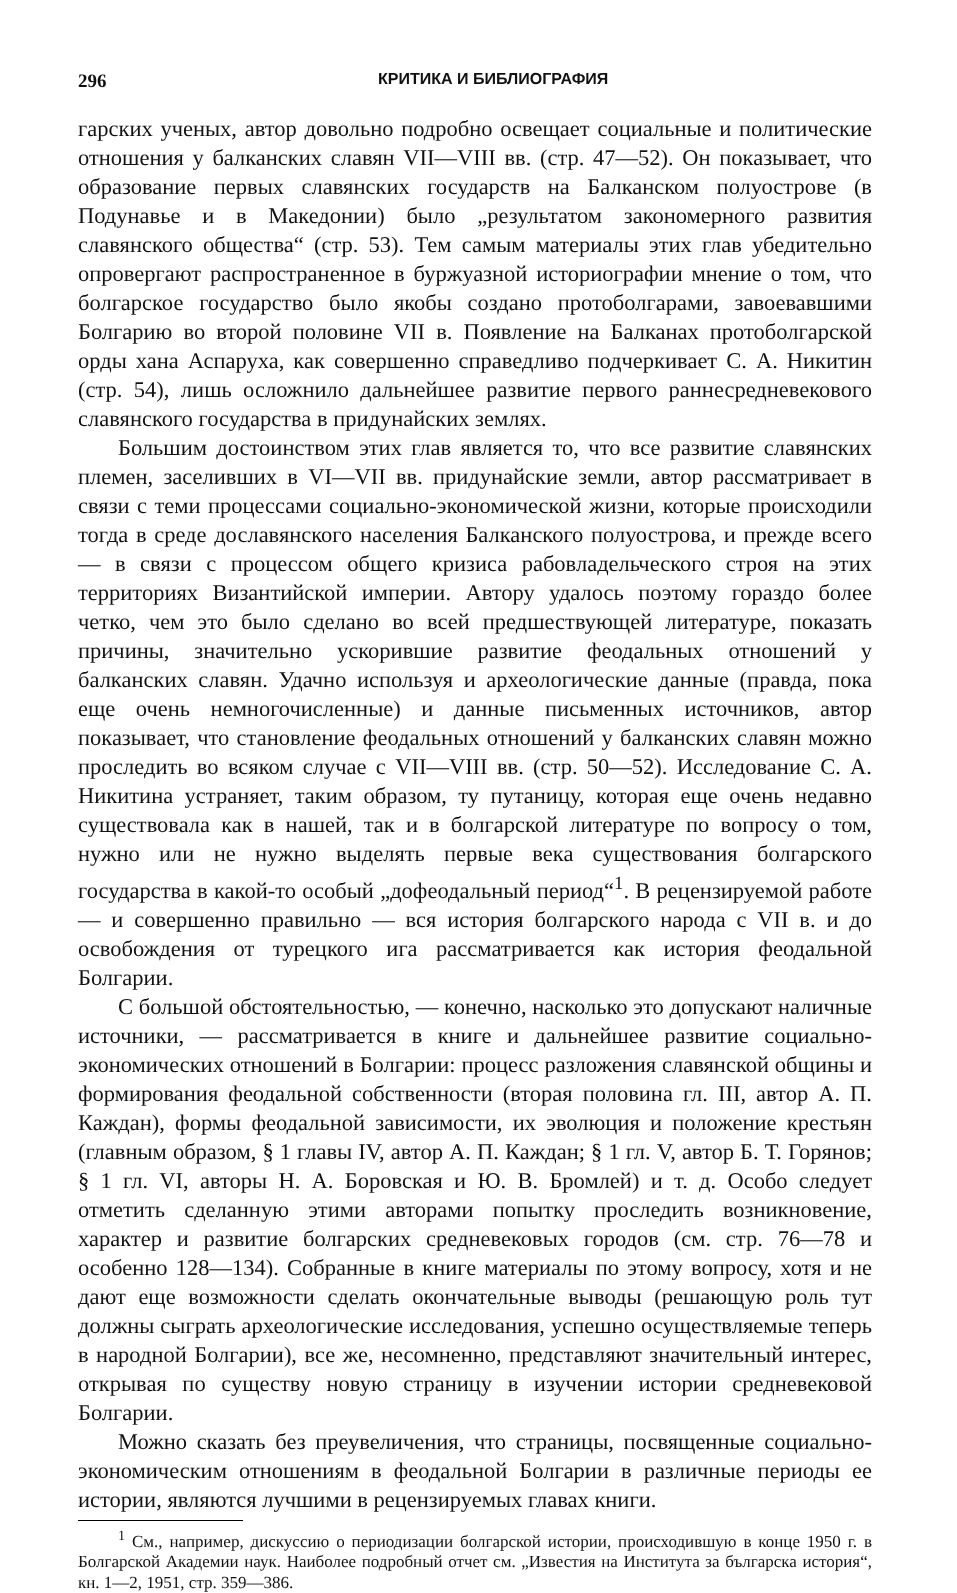296 КРИТИКА И БИБЛИОГРАФИЯ
гарских ученых, автор довольно подробно освещает социальные и политические отношения у балканских славян VII—VIII вв. (стр. 47—52). Он показывает, что образование первых славянских государств на Балканском полуострове (в Подунавье и в Македонии) было „результатом закономерного развития славянского общества“ (стр. 53). Тем самым материалы этих глав убедительно опровергают распространенное в буржуазной историографии мнение о том, что болгарское государство было якобы создано протоболгарами, завоевавшими Болгарию во второй половине VII в. Появление на Балканах протоболгарской орды хана Аспаруха, как совершенно справедливо подчеркивает С. А. Никитин (стр. 54), лишь осложнило дальнейшее развитие первого раннесредневекового славянского государства в придунайских землях.
Большим достоинством этих глав является то, что все развитие славянских племен, заселивших в VI—VII вв. придунайские земли, автор рассматривает в связи с теми процессами социально-экономической жизни, которые происходили тогда в среде дославянского населения Балканского полуострова, и прежде всего — в связи с процессом общего кризиса рабовладельческого строя на этих территориях Византийской империи. Автору удалось поэтому гораздо более четко, чем это было сделано во всей предшествующей литературе, показать причины, значительно ускорившие развитие феодальных отношений у балканских славян. Удачно используя и археологические данные (правда, пока еще очень немногочисленные) и данные письменных источников, автор показывает, что становление феодальных отношений у балканских славян можно проследить во всяком случае с VII—VIII вв. (стр. 50—52). Исследование С. А. Никитина устраняет, таким образом, ту путаницу, которая еще очень недавно существовала как в нашей, так и в болгарской литературе по вопросу о том, нужно или не нужно выделять первые века существования болгарского государства в какой-то особый „дофеодальный период“<sup>1</sup>. В рецензируемой работе — и совершенно правильно — вся история болгарского народа с VII в. и до освобождения от турецкого ига рассматривается как история феодальной Болгарии.
С большой обстоятельностью, — конечно, насколько это допускают наличные источники, — рассматривается в книге и дальнейшее развитие социально-экономических отношений в Болгарии: процесс разложения славянской общины и формирования феодальной собственности (вторая половина гл. III, автор А. П. Каждан), формы феодальной зависимости, их эволюция и положение крестьян (главным образом, § 1 главы IV, автор А. П. Каждан; § 1 гл. V, автор Б. Т. Горянов; § 1 гл. VI, авторы Н. А. Боровская и Ю. В. Бромлей) и т. д. Особо следует отметить сделанную этими авторами попытку проследить возникновение, характер и развитие болгарских средневековых городов (см. стр. 76—78 и особенно 128—134). Собранные в книге материалы по этому вопросу, хотя и не дают еще возможности сделать окончательные выводы (решающую роль тут должны сыграть археологические исследования, успешно осуществляемые теперь в народной Болгарии), все же, несомненно, представляют значительный интерес, открывая по существу новую страницу в изучении истории средневековой Болгарии.
Можно сказать без преувеличения, что страницы, посвященные социально-экономическим отношениям в феодальной Болгарии в различные периоды ее истории, являются лучшими в рецензируемых главах книги.
<sup>1</sup> См., например, дискуссию о периодизации болгарской истории, происходившую в конце 1950 г. в Болгарской Академии наук. Наиболее подробный отчет см. „Известия на Института за българска история“, кн. 1—2, 1951, стр. 359—386.